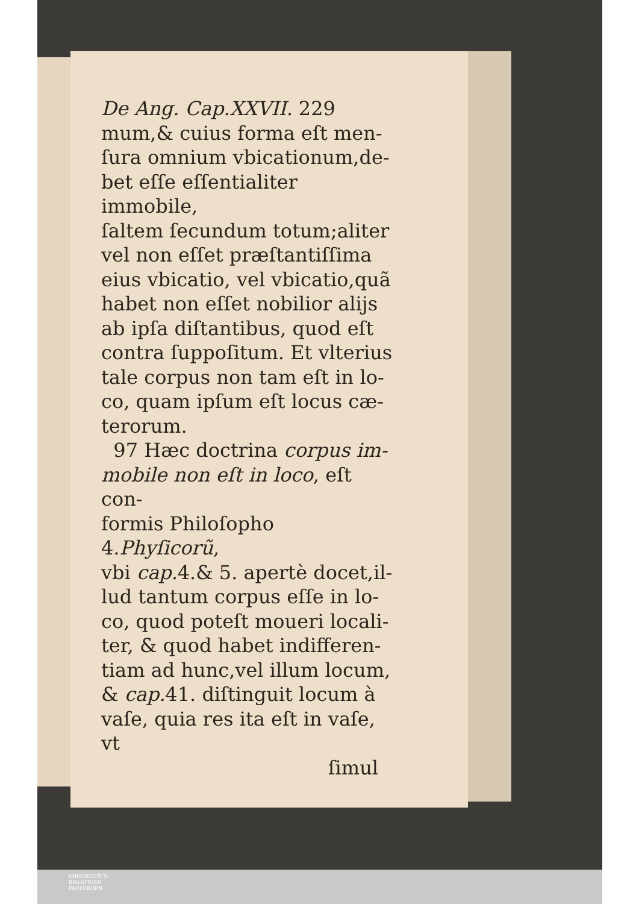De Ang. Cap.XXVII. 229
mum,& cuius forma eſt men-
ſura omnium vbicationum,de-
bet eſſe eſſentialiter immobile,
ſaltem ſecundum totum;aliter
vel non eſſet præſtantiſſima
eius vbicatio, vel vbicatio,quã
habet non eſſet nobilior alijs
ab ipſa diſtantibus, quod eſt
contra ſuppoſitum. Et vlterius
tale corpus non tam eſt in lo-
co, quam ipſum eſt locus cæ-
terorum.
97 Hæc doctrina corpus im-
mobile non eſt in loco, eſt con-
formis Philoſopho 4.Phyſicorũ,
vbi cap. 4.& 5. apertè docet,il-
lud tantum corpus eſſe in lo-
co, quod poteſt moueri locali-
ter, & quod habet indifferen-
tiam ad hunc,vel illum locum,
& cap. 41. diſtinguit locum à
vaſe, quia res ita eſt in vaſe, vt
ſimul
UNIVERSITÄTS-
BIBLIOTHEK
PADERBORN